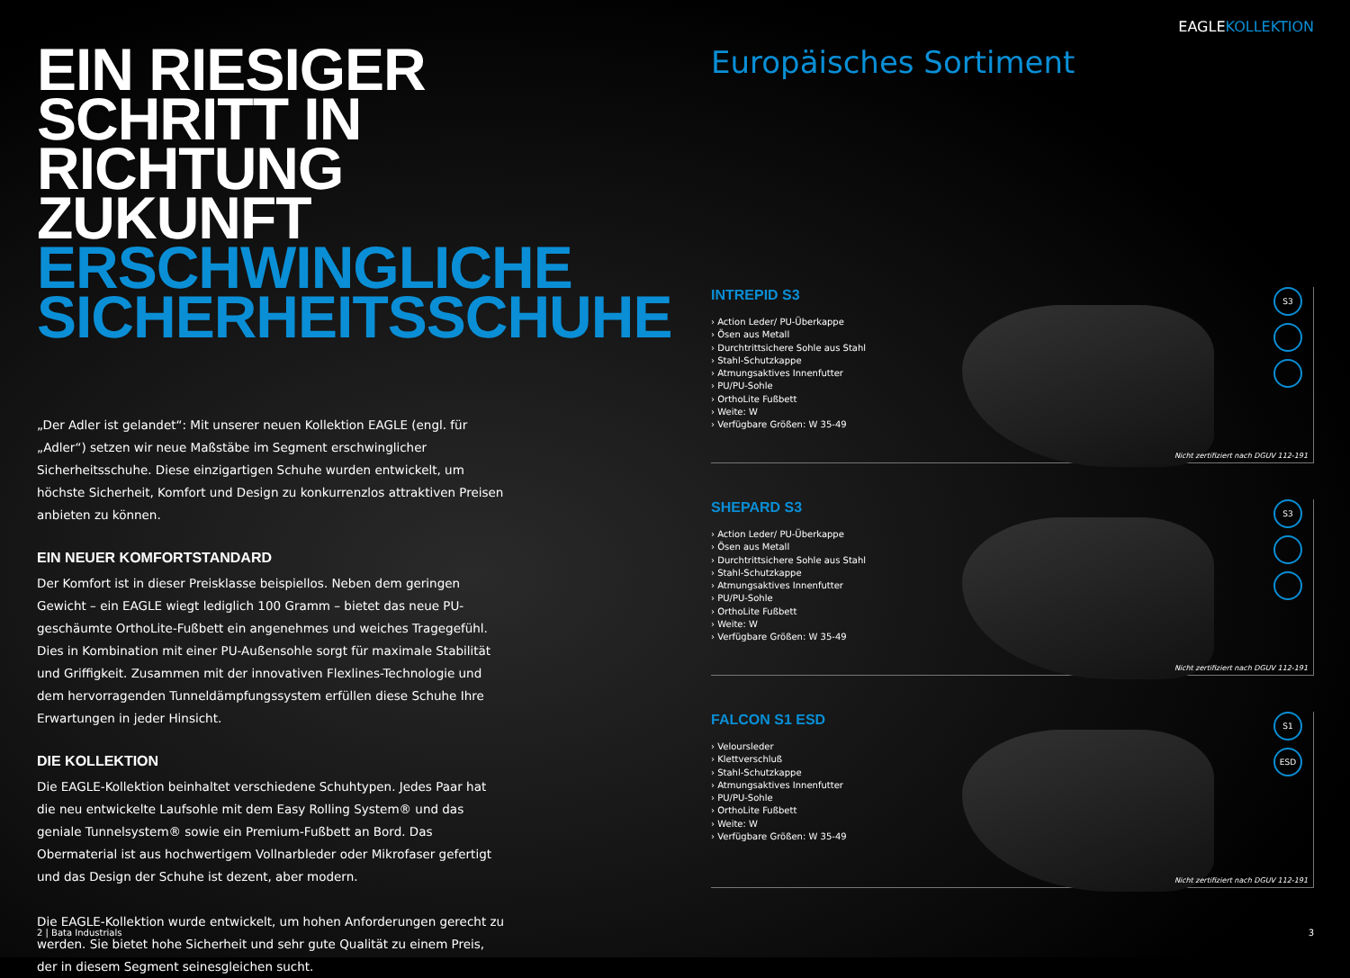EIN RIESIGER
SCHRITT IN RICHTUNG
ZUKUNFT
ERSCHWINGLICHE
SICHERHEITSSCHUHE
„Der Adler ist gelandet“: Mit unserer neuen Kollektion EAGLE (engl. für „Adler“) setzen wir neue Maßstäbe im Segment erschwinglicher Sicherheitsschuhe. Diese einzigartigen Schuhe wurden entwickelt, um höchste Sicherheit, Komfort und Design zu konkurrenzlos attraktiven Preisen anbieten zu können.
EIN NEUER KOMFORTSTANDARD
Der Komfort ist in dieser Preisklasse beispiellos. Neben dem geringen Gewicht – ein EAGLE wiegt lediglich 100 Gramm – bietet das neue PU-geschäumte OrthoLite-Fußbett ein angenehmes und weiches Tragegefühl. Dies in Kombination mit einer PU-Außensohle sorgt für maximale Stabilität und Griffigkeit. Zusammen mit der innovativen Flexlines-Technologie und dem hervorragenden Tunneldämpfungssystem erfüllen diese Schuhe Ihre Erwartungen in jeder Hinsicht.
DIE KOLLEKTION
Die EAGLE-Kollektion beinhaltet verschiedene Schuhtypen. Jedes Paar hat die neu entwickelte Laufsohle mit dem Easy Rolling System® und das geniale Tunnelsystem® sowie ein Premium-Fußbett an Bord. Das Obermaterial ist aus hochwertigem Vollnarbleder oder Mikrofaser gefertigt und das Design der Schuhe ist dezent, aber modern.
Die EAGLE-Kollektion wurde entwickelt, um hohen Anforderungen gerecht zu werden. Sie bietet hohe Sicherheit und sehr gute Qualität zu einem Preis, der in diesem Segment seinesgleichen sucht.
2 | Bata Industrials
EAGLEKOLLEKTION
Europäisches Sortiment
INTREPID S3
› Action Leder/ PU-Überkappe
› Ösen aus Metall
› Durchtrittsichere Sohle aus Stahl
› Stahl-Schutzkappe
› Atmungsaktives Innenfutter
› PU/PU-Sohle
› OrthoLite Fußbett
› Weite: W
› Verfügbare Größen: W 35-49
S3
Nicht zertifiziert nach DGUV 112-191
SHEPARD S3
› Action Leder/ PU-Überkappe
› Ösen aus Metall
› Durchtrittsichere Sohle aus Stahl
› Stahl-Schutzkappe
› Atmungsaktives Innenfutter
› PU/PU-Sohle
› OrthoLite Fußbett
› Weite: W
› Verfügbare Größen: W 35-49
S3
Nicht zertifiziert nach DGUV 112-191
FALCON S1 ESD
› Veloursleder
› Klettverschluß
› Stahl-Schutzkappe
› Atmungsaktives Innenfutter
› PU/PU-Sohle
› OrthoLite Fußbett
› Weite: W
› Verfügbare Größen: W 35-49
S1
ESD
Nicht zertifiziert nach DGUV 112-191
3